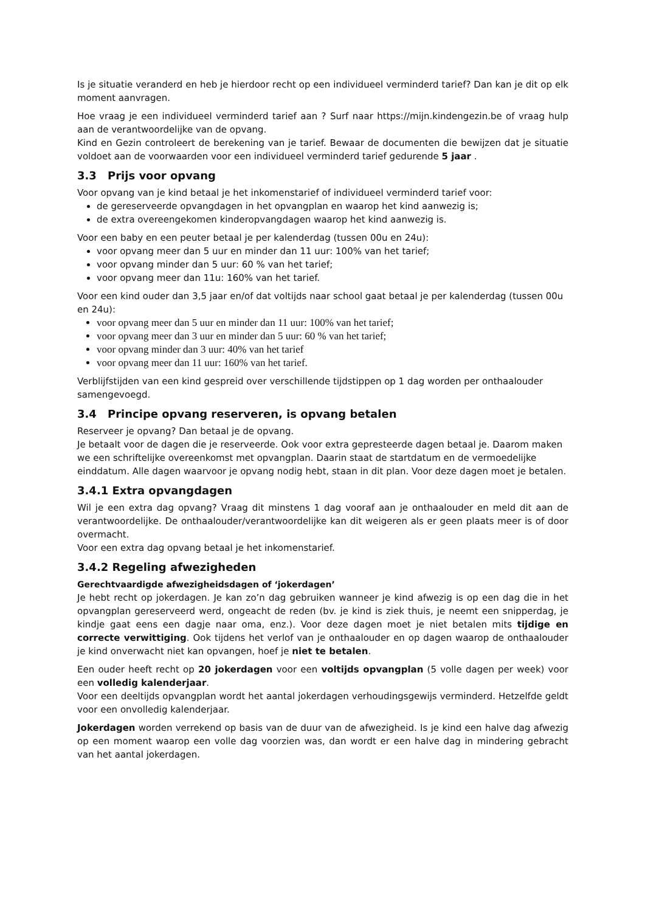Is je situatie veranderd en heb je hierdoor recht op een individueel verminderd tarief? Dan kan je dit op elk moment aanvragen.
Hoe vraag je een individueel verminderd tarief aan ? Surf naar https://mijn.kindengezin.be of vraag hulp aan de verantwoordelijke van de opvang.
Kind en Gezin controleert de berekening van je tarief. Bewaar de documenten die bewijzen dat je situatie voldoet aan de voorwaarden voor een individueel verminderd tarief gedurende 5 jaar .
3.3 Prijs voor opvang
Voor opvang van je kind betaal je het inkomenstarief of individueel verminderd tarief voor:
de gereserveerde opvangdagen in het opvangplan en waarop het kind aanwezig is;
de extra overeengekomen kinderopvangdagen waarop het kind aanwezig is.
Voor een baby en een peuter betaal je per kalenderdag (tussen 00u en 24u):
voor opvang meer dan 5 uur en minder dan 11 uur: 100% van het tarief;
voor opvang minder dan 5 uur: 60 % van het tarief;
voor opvang meer dan 11u: 160% van het tarief.
Voor een kind ouder dan 3,5 jaar en/of dat voltijds naar school gaat betaal je per kalenderdag (tussen 00u en 24u):
voor opvang meer dan 5 uur en minder dan 11 uur: 100% van het tarief;
voor opvang meer dan 3 uur en minder dan 5 uur: 60 % van het tarief;
voor opvang minder dan 3 uur: 40% van het tarief
voor opvang meer dan 11 uur: 160% van het tarief.
Verblijfstijden van een kind gespreid over verschillende tijdstippen op 1 dag worden per onthaalouder samengevoegd.
3.4 Principe opvang reserveren, is opvang betalen
Reserveer je opvang? Dan betaal je de opvang.
Je betaalt voor de dagen die je reserveerde. Ook voor extra gepresteerde dagen betaal je. Daarom maken we een schriftelijke overeenkomst met opvangplan. Daarin staat de startdatum en de vermoedelijke einddatum. Alle dagen waarvoor je opvang nodig hebt, staan in dit plan. Voor deze dagen moet je betalen.
3.4.1 Extra opvangdagen
Wil je een extra dag opvang? Vraag dit minstens 1 dag vooraf aan je onthaalouder en meld dit aan de verantwoordelijke. De onthaalouder/verantwoordelijke kan dit weigeren als er geen plaats meer is of door overmacht.
Voor een extra dag opvang betaal je het inkomenstarief.
3.4.2 Regeling afwezigheden
Gerechtvaardigde afwezigheidsdagen of ‘jokerdagen’
Je hebt recht op jokerdagen. Je kan zo’n dag gebruiken wanneer je kind afwezig is op een dag die in het opvangplan gereserveerd werd, ongeacht de reden (bv. je kind is ziek thuis, je neemt een snipperdag, je kindje gaat eens een dagje naar oma, enz.). Voor deze dagen moet je niet betalen mits tijdige en correcte verwittiging. Ook tijdens het verlof van je onthaalouder en op dagen waarop de onthaalouder je kind onverwacht niet kan opvangen, hoef je niet te betalen.
Een ouder heeft recht op 20 jokerdagen voor een voltijds opvangplan (5 volle dagen per week) voor een volledig kalenderjaar.
Voor een deeltijds opvangplan wordt het aantal jokerdagen verhoudingsgewijs verminderd. Hetzelfde geldt voor een onvolledig kalenderjaar.
Jokerdagen worden verrekend op basis van de duur van de afwezigheid. Is je kind een halve dag afwezig op een moment waarop een volle dag voorzien was, dan wordt er een halve dag in mindering gebracht van het aantal jokerdagen.